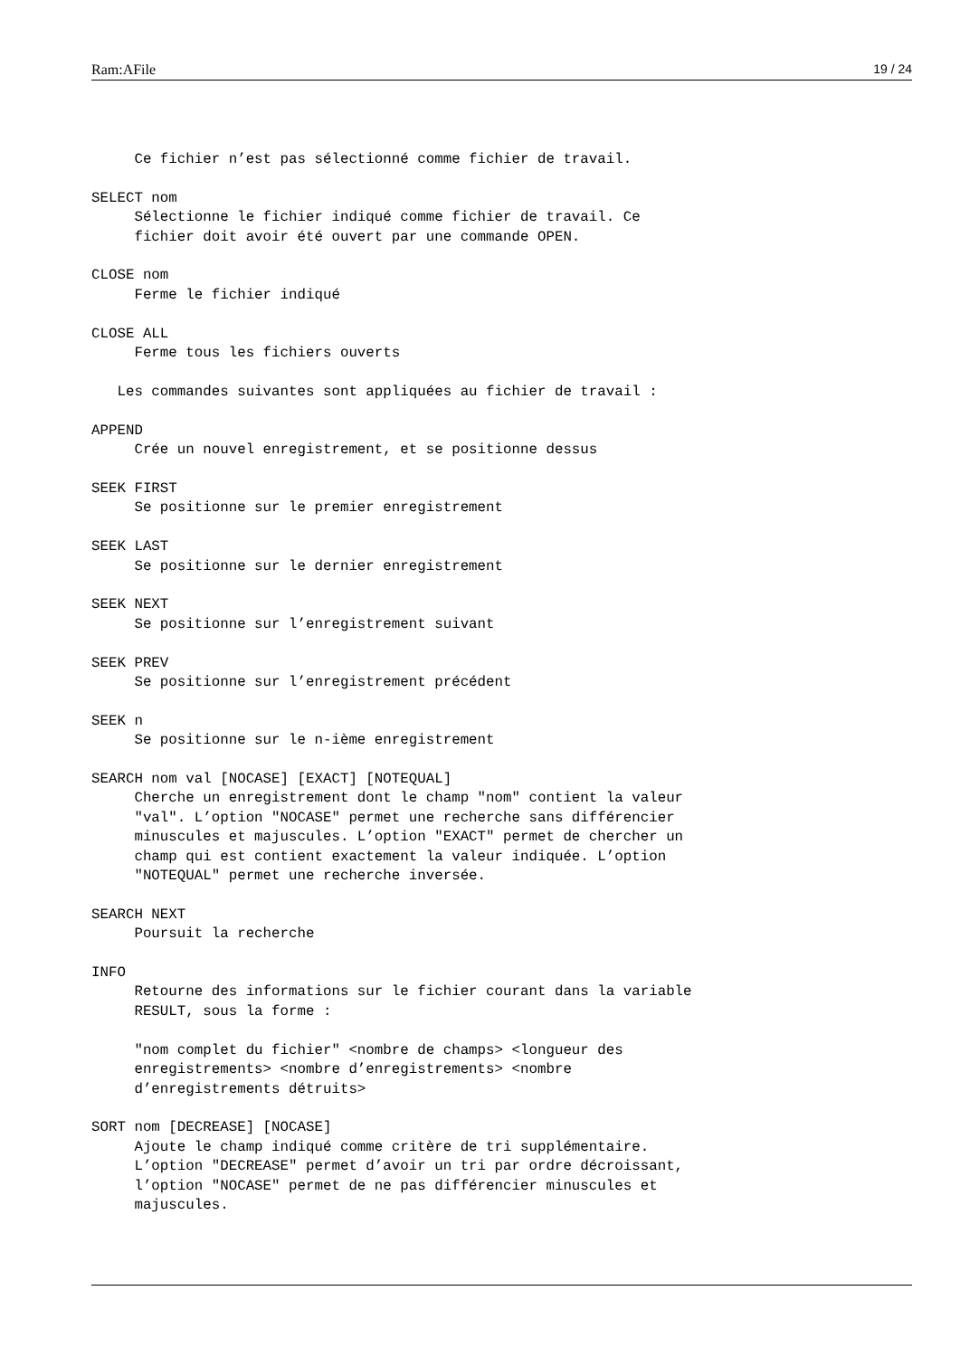Ram:AFile 19 / 24
     Ce fichier n’est pas sélectionné comme fichier de travail.

SELECT nom
     Sélectionne le fichier indiqué comme fichier de travail. Ce
     fichier doit avoir été ouvert par une commande OPEN.

CLOSE nom
     Ferme le fichier indiqué

CLOSE ALL
     Ferme tous les fichiers ouverts

   Les commandes suivantes sont appliquées au fichier de travail :

APPEND
     Crée un nouvel enregistrement, et se positionne dessus

SEEK FIRST
     Se positionne sur le premier enregistrement

SEEK LAST
     Se positionne sur le dernier enregistrement

SEEK NEXT
     Se positionne sur l’enregistrement suivant

SEEK PREV
     Se positionne sur l’enregistrement précédent

SEEK n
     Se positionne sur le n-ième enregistrement

SEARCH nom val [NOCASE] [EXACT] [NOTEQUAL]
     Cherche un enregistrement dont le champ "nom" contient la valeur
     "val". L’option "NOCASE" permet une recherche sans différencier
     minuscules et majuscules. L’option "EXACT" permet de chercher un
     champ qui est contient exactement la valeur indiquée. L’option
     "NOTEQUAL" permet une recherche inversée.

SEARCH NEXT
     Poursuit la recherche

INFO
     Retourne des informations sur le fichier courant dans la variable
     RESULT, sous la forme :

     "nom complet du fichier" <nombre de champs> <longueur des
     enregistrements> <nombre d’enregistrements> <nombre
     d’enregistrements détruits>

SORT nom [DECREASE] [NOCASE]
     Ajoute le champ indiqué comme critère de tri supplémentaire.
     L’option "DECREASE" permet d’avoir un tri par ordre décroissant,
     l’option "NOCASE" permet de ne pas différencier minuscules et
     majuscules.